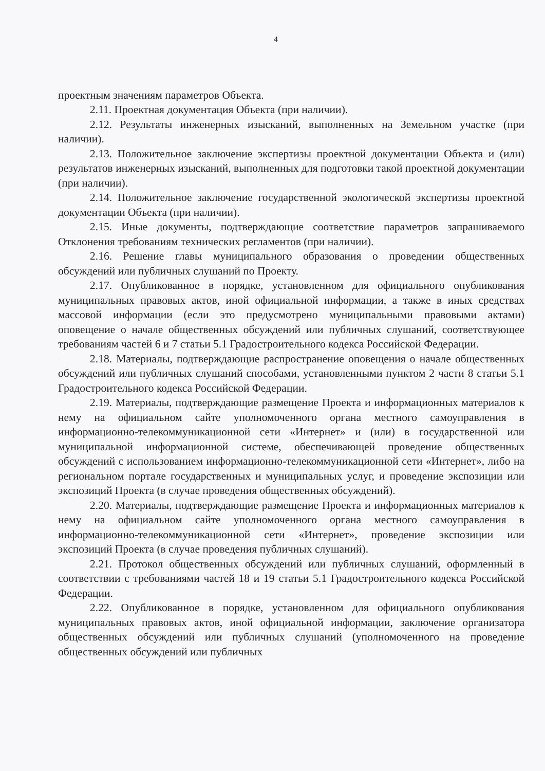4
проектным значениям параметров Объекта.
2.11. Проектная документация Объекта (при наличии).
2.12. Результаты инженерных изысканий, выполненных на Земельном участке (при наличии).
2.13. Положительное заключение экспертизы проектной документации Объекта и (или) результатов инженерных изысканий, выполненных для подготовки такой проектной документации (при наличии).
2.14. Положительное заключение государственной экологической экспертизы проектной документации Объекта (при наличии).
2.15. Иные документы, подтверждающие соответствие параметров запрашиваемого Отклонения требованиям технических регламентов (при наличии).
2.16. Решение главы муниципального образования о проведении общественных обсуждений или публичных слушаний по Проекту.
2.17. Опубликованное в порядке, установленном для официального опубликования муниципальных правовых актов, иной официальной информации, а также в иных средствах массовой информации (если это предусмотрено муниципальными правовыми актами) оповещение о начале общественных обсуждений или публичных слушаний, соответствующее требованиям частей 6 и 7 статьи 5.1 Градостроительного кодекса Российской Федерации.
2.18. Материалы, подтверждающие распространение оповещения о начале общественных обсуждений или публичных слушаний способами, установленными пунктом 2 части 8 статьи 5.1 Градостроительного кодекса Российской Федерации.
2.19. Материалы, подтверждающие размещение Проекта и информационных материалов к нему на официальном сайте уполномоченного органа местного самоуправления в информационно-телекоммуникационной сети «Интернет» и (или) в государственной или муниципальной информационной системе, обеспечивающей проведение общественных обсуждений с использованием информационно-телекоммуникационной сети «Интернет», либо на региональном портале государственных и муниципальных услуг, и проведение экспозиции или экспозиций Проекта (в случае проведения общественных обсуждений).
2.20. Материалы, подтверждающие размещение Проекта и информационных материалов к нему на официальном сайте уполномоченного органа местного самоуправления в информационно-телекоммуникационной сети «Интернет», проведение экспозиции или экспозиций Проекта (в случае проведения публичных слушаний).
2.21. Протокол общественных обсуждений или публичных слушаний, оформленный в соответствии с требованиями частей 18 и 19 статьи 5.1 Градостроительного кодекса Российской Федерации.
2.22. Опубликованное в порядке, установленном для официального опубликования муниципальных правовых актов, иной официальной информации, заключение организатора общественных обсуждений или публичных слушаний (уполномоченного на проведение общественных обсуждений или публичных